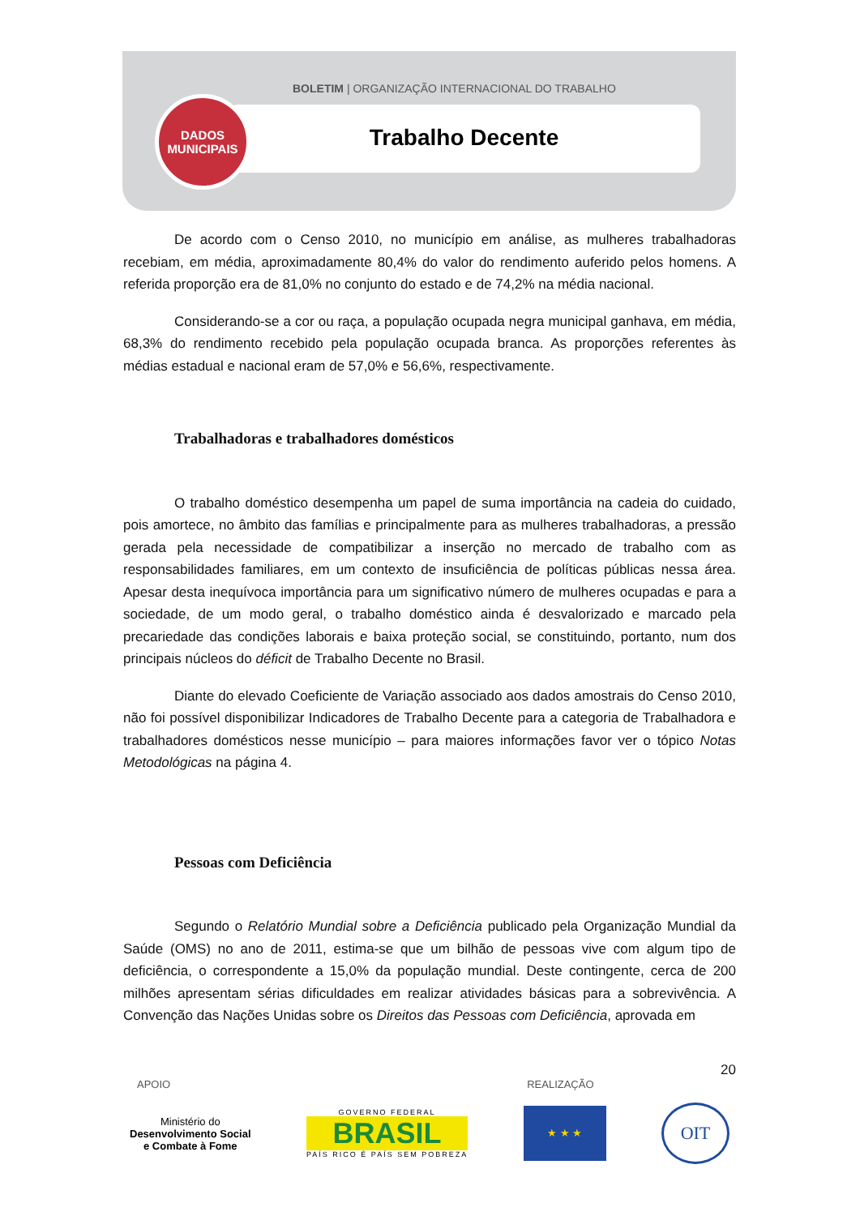BOLETIM | ORGANIZAÇÃO INTERNACIONAL DO TRABALHO
Trabalho Decente
DADOS
MUNICIPAIS
De acordo com o Censo 2010, no município em análise, as mulheres trabalhadoras recebiam, em média, aproximadamente 80,4% do valor do rendimento auferido pelos homens. A referida proporção era de 81,0% no conjunto do estado e de 74,2% na média nacional.
Considerando-se a cor ou raça, a população ocupada negra municipal ganhava, em média, 68,3% do rendimento recebido pela população ocupada branca. As proporções referentes às médias estadual e nacional eram de 57,0% e 56,6%, respectivamente.
Trabalhadoras e trabalhadores domésticos
O trabalho doméstico desempenha um papel de suma importância na cadeia do cuidado, pois amortece, no âmbito das famílias e principalmente para as mulheres trabalhadoras, a pressão gerada pela necessidade de compatibilizar a inserção no mercado de trabalho com as responsabilidades familiares, em um contexto de insuficiência de políticas públicas nessa área. Apesar desta inequívoca importância para um significativo número de mulheres ocupadas e para a sociedade, de um modo geral, o trabalho doméstico ainda é desvalorizado e marcado pela precariedade das condições laborais e baixa proteção social, se constituindo, portanto, num dos principais núcleos do déficit de Trabalho Decente no Brasil.
Diante do elevado Coeficiente de Variação associado aos dados amostrais do Censo 2010, não foi possível disponibilizar Indicadores de Trabalho Decente para a categoria de Trabalhadora e trabalhadores domésticos nesse município – para maiores informações favor ver o tópico Notas Metodológicas na página 4.
Pessoas com Deficiência
Segundo o Relatório Mundial sobre a Deficiência publicado pela Organização Mundial da Saúde (OMS) no ano de 2011, estima-se que um bilhão de pessoas vive com algum tipo de deficiência, o correspondente a 15,0% da população mundial. Deste contingente, cerca de 200 milhões apresentam sérias dificuldades em realizar atividades básicas para a sobrevivência. A Convenção das Nações Unidas sobre os Direitos das Pessoas com Deficiência, aprovada em
20
APOIO REALIZAÇÃO
Ministério do
Desenvolvimento Social
e Combate à Fome
GOVERNO FEDERAL
BRASIL
PAÍS RICO É PAÍS SEM POBREZA
★ ★ ★
OIT